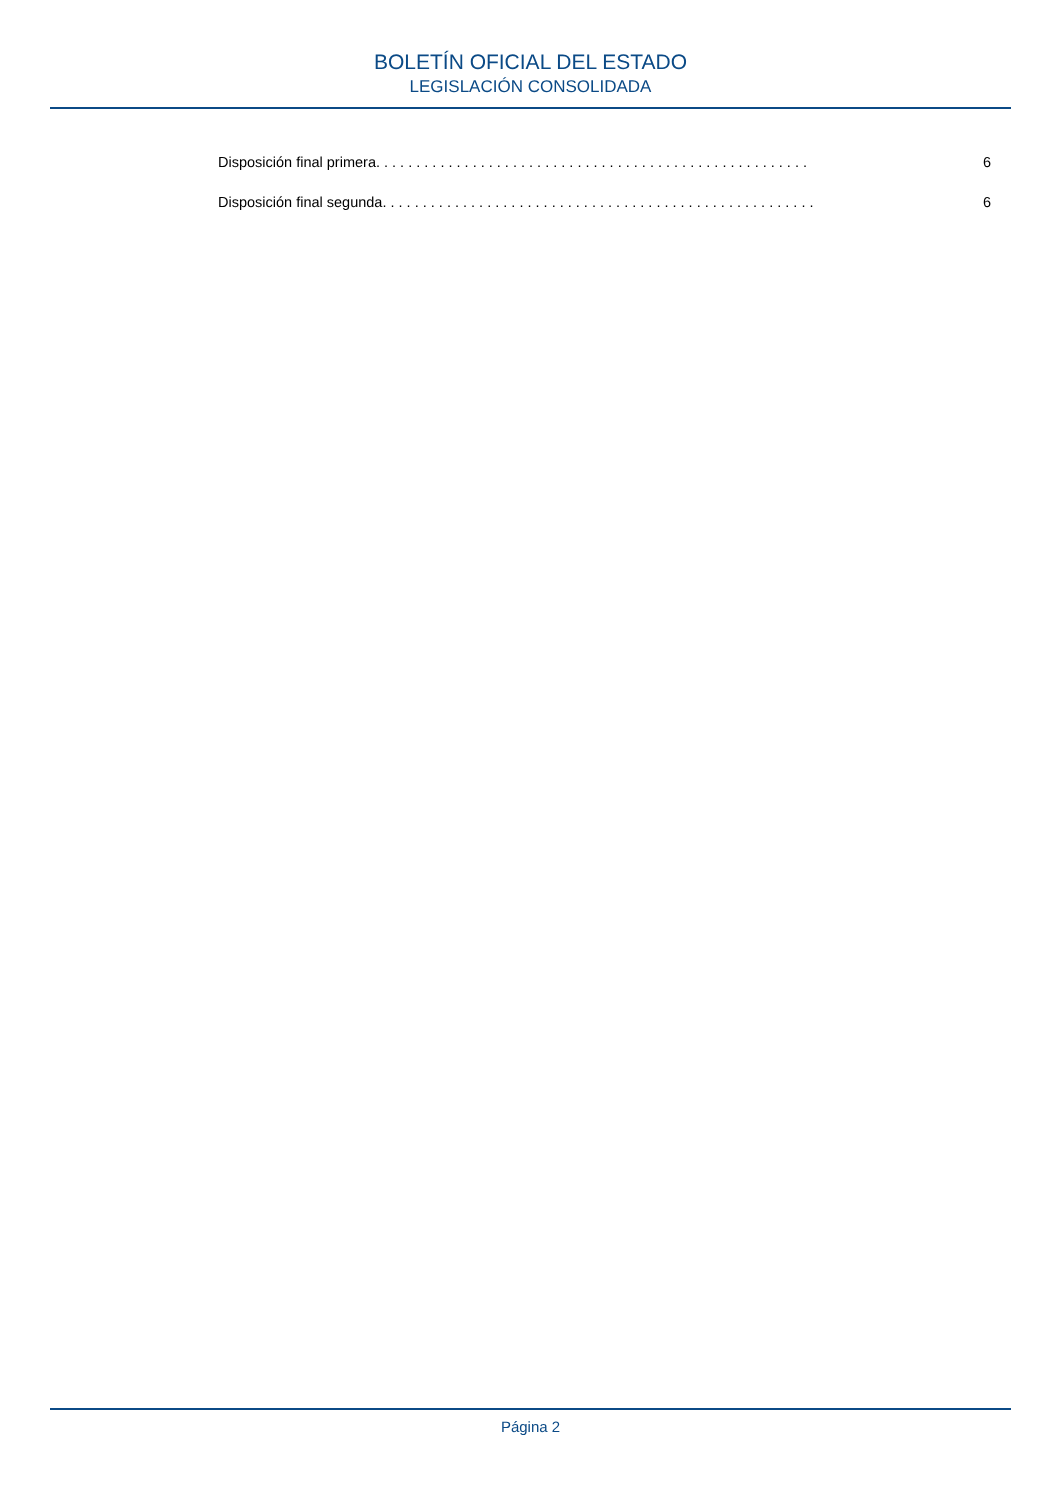BOLETÍN OFICIAL DEL ESTADO
LEGISLACIÓN CONSOLIDADA
Disposición final primera. . . . . . . . . . . . . . . . . . . . . . . . . . . . . . . . . . . . . . . . . . . . . . . . . . . . . . 6
Disposición final segunda. . . . . . . . . . . . . . . . . . . . . . . . . . . . . . . . . . . . . . . . . . . . . . . . . . . . . . 6
Página 2